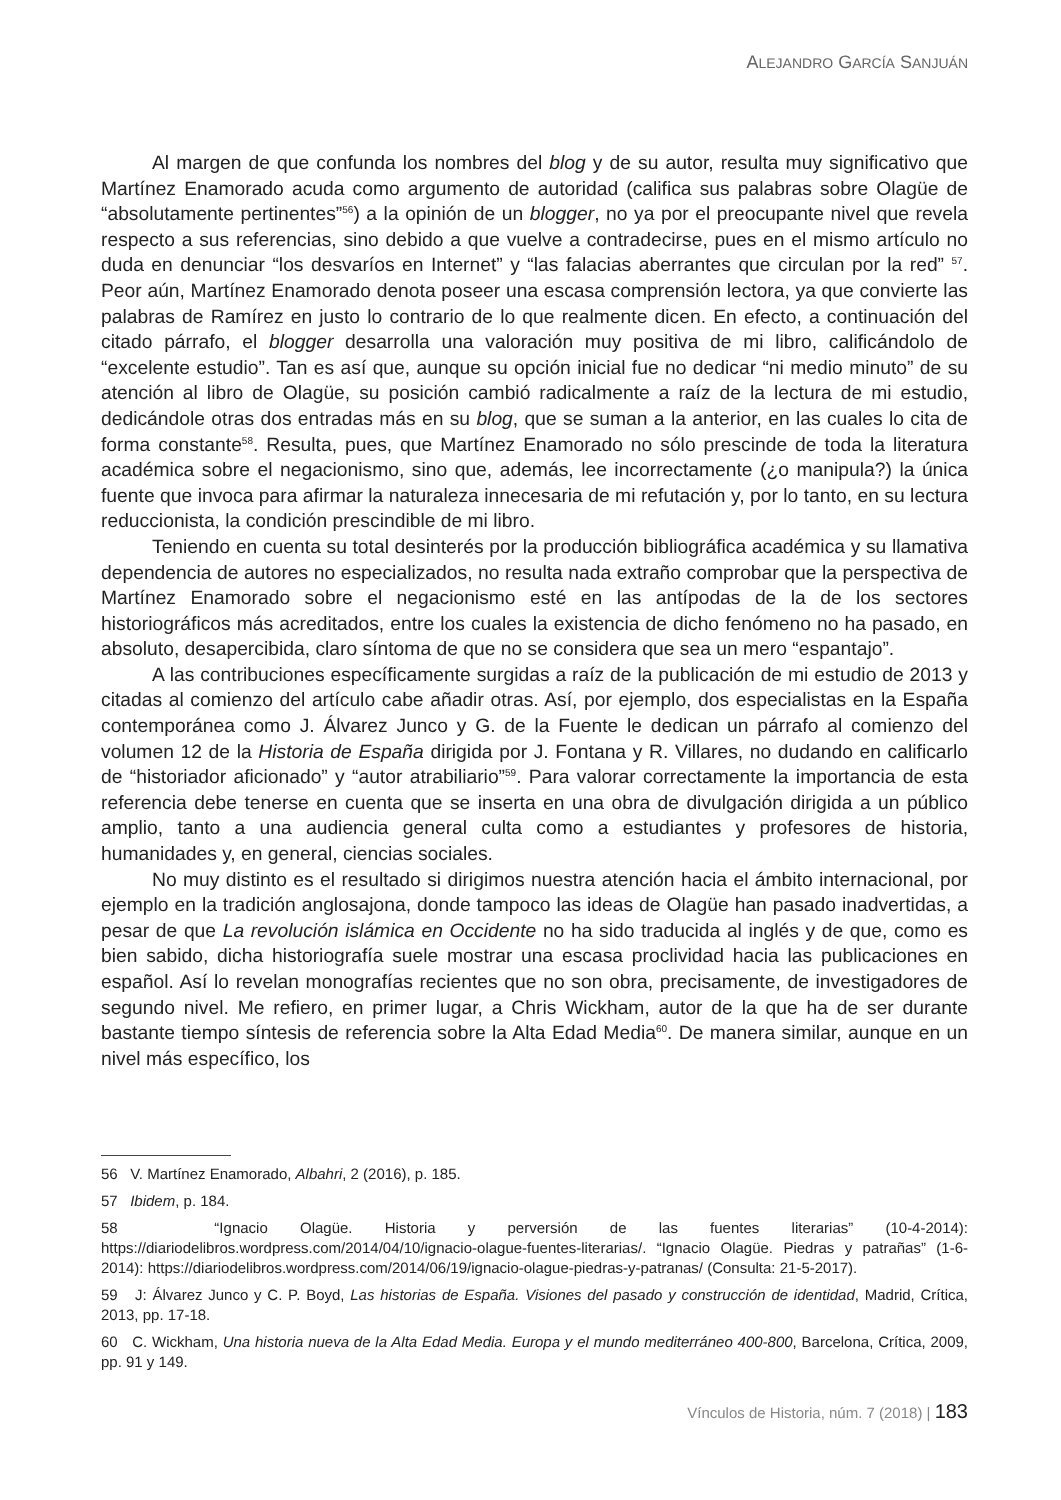ALEJANDRO GARCÍA SANJUÁN
Al margen de que confunda los nombres del blog y de su autor, resulta muy significativo que Martínez Enamorado acuda como argumento de autoridad (califica sus palabras sobre Olagüe de “absolutamente pertinentes”<sup>56</sup>) a la opinión de un blogger, no ya por el preocupante nivel que revela respecto a sus referencias, sino debido a que vuelve a contradecirse, pues en el mismo artículo no duda en denunciar “los desvaríos en Internet” y “las falacias aberrantes que circulan por la red” <sup>57</sup>. Peor aún, Martínez Enamorado denota poseer una escasa comprensión lectora, ya que convierte las palabras de Ramírez en justo lo contrario de lo que realmente dicen. En efecto, a continuación del citado párrafo, el blogger desarrolla una valoración muy positiva de mi libro, calificándolo de “excelente estudio”. Tan es así que, aunque su opción inicial fue no dedicar “ni medio minuto” de su atención al libro de Olagüe, su posición cambió radicalmente a raíz de la lectura de mi estudio, dedicándole otras dos entradas más en su blog, que se suman a la anterior, en las cuales lo cita de forma constante<sup>58</sup>. Resulta, pues, que Martínez Enamorado no sólo prescinde de toda la literatura académica sobre el negacionismo, sino que, además, lee incorrectamente (¿o manipula?) la única fuente que invoca para afirmar la naturaleza innecesaria de mi refutación y, por lo tanto, en su lectura reduccionista, la condición prescindible de mi libro.
Teniendo en cuenta su total desinterés por la producción bibliográfica académica y su llamativa dependencia de autores no especializados, no resulta nada extraño comprobar que la perspectiva de Martínez Enamorado sobre el negacionismo esté en las antípodas de la de los sectores historiográficos más acreditados, entre los cuales la existencia de dicho fenómeno no ha pasado, en absoluto, desapercibida, claro síntoma de que no se considera que sea un mero “espantajo”.
A las contribuciones específicamente surgidas a raíz de la publicación de mi estudio de 2013 y citadas al comienzo del artículo cabe añadir otras. Así, por ejemplo, dos especialistas en la España contemporánea como J. Álvarez Junco y G. de la Fuente le dedican un párrafo al comienzo del volumen 12 de la Historia de España dirigida por J. Fontana y R. Villares, no dudando en calificarlo de “historiador aficionado” y “autor atrabiliario”<sup>59</sup>. Para valorar correctamente la importancia de esta referencia debe tenerse en cuenta que se inserta en una obra de divulgación dirigida a un público amplio, tanto a una audiencia general culta como a estudiantes y profesores de historia, humanidades y, en general, ciencias sociales.
No muy distinto es el resultado si dirigimos nuestra atención hacia el ámbito internacional, por ejemplo en la tradición anglosajona, donde tampoco las ideas de Olagüe han pasado inadvertidas, a pesar de que La revolución islámica en Occidente no ha sido traducida al inglés y de que, como es bien sabido, dicha historiografía suele mostrar una escasa proclividad hacia las publicaciones en español. Así lo revelan monografías recientes que no son obra, precisamente, de investigadores de segundo nivel. Me refiero, en primer lugar, a Chris Wickham, autor de la que ha de ser durante bastante tiempo síntesis de referencia sobre la Alta Edad Media<sup>60</sup>. De manera similar, aunque en un nivel más específico, los
56 V. Martínez Enamorado, Albahri, 2 (2016), p. 185.
57 Ibidem, p. 184.
58 “Ignacio Olagüe. Historia y perversión de las fuentes literarias” (10-4-2014): https://diariodelibros.wordpress.com/2014/04/10/ignacio-olague-fuentes-literarias/. “Ignacio Olagüe. Piedras y patrañas” (1-6-2014): https://diariodelibros.wordpress.com/2014/06/19/ignacio-olague-piedras-y-patranas/ (Consulta: 21-5-2017).
59 J: Álvarez Junco y C. P. Boyd, Las historias de España. Visiones del pasado y construcción de identidad, Madrid, Crítica, 2013, pp. 17-18.
60 C. Wickham, Una historia nueva de la Alta Edad Media. Europa y el mundo mediterráneo 400-800, Barcelona, Crítica, 2009, pp. 91 y 149.
Vínculos de Historia, núm. 7 (2018) | 183